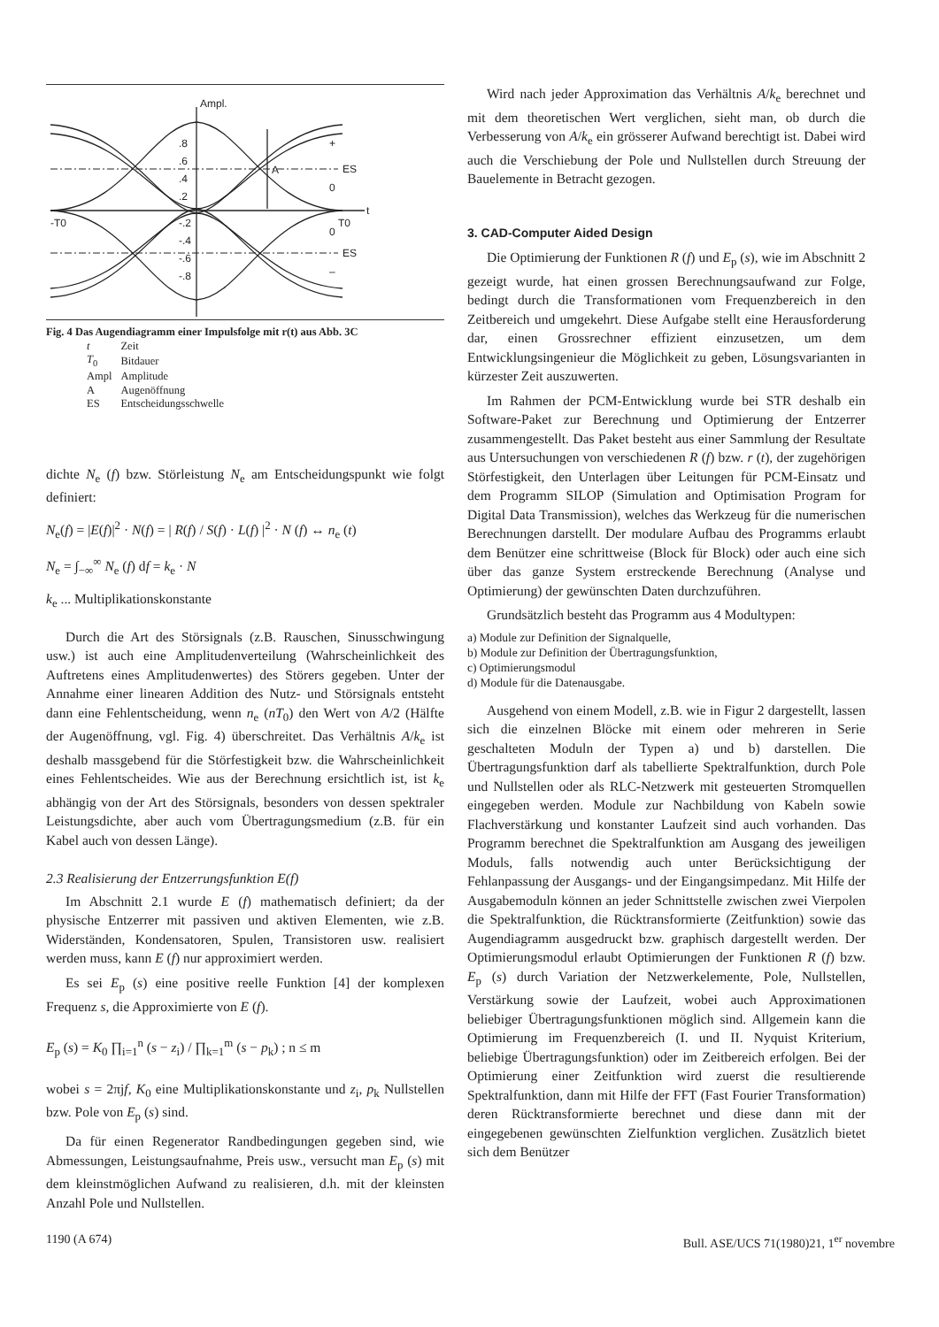Ampl.
ES
ES
0
0
+
–
t
-T0
T0
A
.8
.6
.4
.2
-.2
-.4
-.6
-.8
Fig. 4 Das Augendiagramm einer Impulsfolge mit r(t) aus Abb. 3C
| t | Zeit |
| T<sub>0</sub> | Bitdauer |
| Ampl | Amplitude |
| A | Augenöffnung |
| ES | Entscheidungsschwelle |
dichte N<sub>e</sub> (f) bzw. Störleistung N<sub>e</sub> am Entscheidungspunkt wie folgt definiert:
N<sub>e</sub>(f) = |E(f)|<sup>2</sup> · N(f) = | R(f) / S(f) · L(f) |<sup>2</sup> · N (f) ↔ n<sub>e</sub> (t)
N<sub>e</sub> = ∫<sub>−∞</sub><sup>∞</sup> N<sub>e</sub> (f) df = k<sub>e</sub> · N
k<sub>e</sub> ... Multiplikationskonstante
Durch die Art des Störsignals (z.B. Rauschen, Sinusschwingung usw.) ist auch eine Amplitudenverteilung (Wahrscheinlichkeit des Auftretens eines Amplitudenwertes) des Störers gegeben. Unter der Annahme einer linearen Addition des Nutz- und Störsignals entsteht dann eine Fehlentscheidung, wenn n<sub>e</sub> (nT<sub>0</sub>) den Wert von A/2 (Hälfte der Augenöffnung, vgl. Fig. 4) überschreitet. Das Verhältnis A/k<sub>e</sub> ist deshalb massgebend für die Störfestigkeit bzw. die Wahrscheinlichkeit eines Fehlentscheides. Wie aus der Berechnung ersichtlich ist, ist k<sub>e</sub> abhängig von der Art des Störsignals, besonders von dessen spektraler Leistungsdichte, aber auch vom Übertragungsmedium (z.B. für ein Kabel auch von dessen Länge).
2.3 Realisierung der Entzerrungsfunktion E(f)
Im Abschnitt 2.1 wurde E (f) mathematisch definiert; da der physische Entzerrer mit passiven und aktiven Elementen, wie z.B. Widerständen, Kondensatoren, Spulen, Transistoren usw. realisiert werden muss, kann E (f) nur approximiert werden.
Es sei E<sub>p</sub> (s) eine positive reelle Funktion [4] der komplexen Frequenz s, die Approximierte von E (f).
E<sub>p</sub> (s) = K<sub>0</sub> ∏<sub>i=1</sub><sup>n</sup> (s − z<sub>i</sub>) / ∏<sub>k=1</sub><sup>m</sup> (s − p<sub>k</sub>) ; n ≤ m
wobei s = 2πjf, K<sub>0</sub> eine Multiplikationskonstante und z<sub>i</sub>, p<sub>k</sub> Nullstellen bzw. Pole von E<sub>p</sub> (s) sind.
Da für einen Regenerator Randbedingungen gegeben sind, wie Abmessungen, Leistungsaufnahme, Preis usw., versucht man E<sub>p</sub> (s) mit dem kleinstmöglichen Aufwand zu realisieren, d.h. mit der kleinsten Anzahl Pole und Nullstellen.
Wird nach jeder Approximation das Verhältnis A/k<sub>e</sub> berechnet und mit dem theoretischen Wert verglichen, sieht man, ob durch die Verbesserung von A/k<sub>e</sub> ein grösserer Aufwand berechtigt ist. Dabei wird auch die Verschiebung der Pole und Nullstellen durch Streuung der Bauelemente in Betracht gezogen.
3. CAD-Computer Aided Design
Die Optimierung der Funktionen R (f) und E<sub>p</sub> (s), wie im Abschnitt 2 gezeigt wurde, hat einen grossen Berechnungsaufwand zur Folge, bedingt durch die Transformationen vom Frequenzbereich in den Zeitbereich und umgekehrt. Diese Aufgabe stellt eine Herausforderung dar, einen Grossrechner effizient einzusetzen, um dem Entwicklungsingenieur die Möglichkeit zu geben, Lösungsvarianten in kürzester Zeit auszuwerten.
Im Rahmen der PCM-Entwicklung wurde bei STR deshalb ein Software-Paket zur Berechnung und Optimierung der Entzerrer zusammengestellt. Das Paket besteht aus einer Sammlung der Resultate aus Untersuchungen von verschiedenen R (f) bzw. r (t), der zugehörigen Störfestigkeit, den Unterlagen über Leitungen für PCM-Einsatz und dem Programm SILOP (Simulation and Optimisation Program for Digital Data Transmission), welches das Werkzeug für die numerischen Berechnungen darstellt. Der modulare Aufbau des Programms erlaubt dem Benützer eine schrittweise (Block für Block) oder auch eine sich über das ganze System erstreckende Berechnung (Analyse und Optimierung) der gewünschten Daten durchzuführen.
Grundsätzlich besteht das Programm aus 4 Modultypen:
a) Module zur Definition der Signalquelle,
b) Module zur Definition der Übertragungsfunktion,
c) Optimierungsmodul
d) Module für die Datenausgabe.
Ausgehend von einem Modell, z.B. wie in Figur 2 dargestellt, lassen sich die einzelnen Blöcke mit einem oder mehreren in Serie geschalteten Moduln der Typen a) und b) darstellen. Die Übertragungsfunktion darf als tabellierte Spektralfunktion, durch Pole und Nullstellen oder als RLC-Netzwerk mit gesteuerten Stromquellen eingegeben werden. Module zur Nachbildung von Kabeln sowie Flachverstärkung und konstanter Laufzeit sind auch vorhanden. Das Programm berechnet die Spektralfunktion am Ausgang des jeweiligen Moduls, falls notwendig auch unter Berücksichtigung der Fehlanpassung der Ausgangs- und der Eingangsimpedanz. Mit Hilfe der Ausgabemoduln können an jeder Schnittstelle zwischen zwei Vierpolen die Spektralfunktion, die Rücktransformierte (Zeitfunktion) sowie das Augendiagramm ausgedruckt bzw. graphisch dargestellt werden. Der Optimierungsmodul erlaubt Optimierungen der Funktionen R (f) bzw. E<sub>p</sub> (s) durch Variation der Netzwerkelemente, Pole, Nullstellen, Verstärkung sowie der Laufzeit, wobei auch Approximationen beliebiger Übertragungsfunktionen möglich sind. Allgemein kann die Optimierung im Frequenzbereich (I. und II. Nyquist Kriterium, beliebige Übertragungsfunktion) oder im Zeitbereich erfolgen. Bei der Optimierung einer Zeitfunktion wird zuerst die resultierende Spektralfunktion, dann mit Hilfe der FFT (Fast Fourier Transformation) deren Rücktransformierte berechnet und diese dann mit der eingegebenen gewünschten Zielfunktion verglichen. Zusätzlich bietet sich dem Benützer
1190 (A 674) Bull. ASE/UCS 71(1980)21, 1<sup>er</sup> novembre